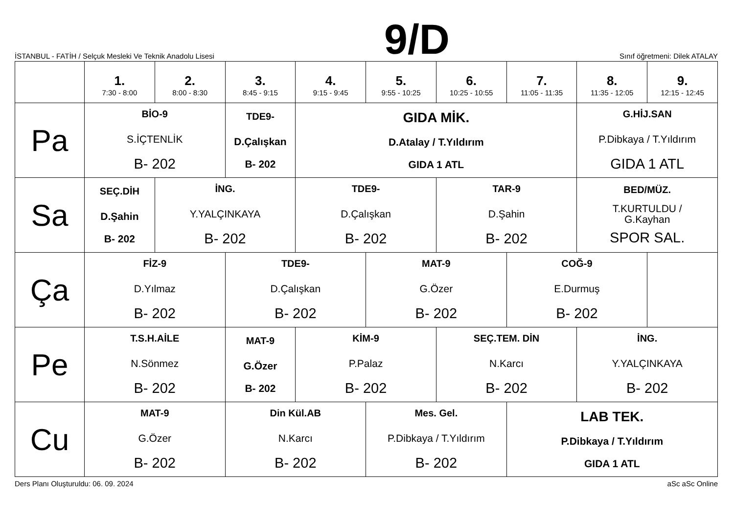İSTANBUL - FATİH / Selçuk Mesleki Ve Teknik Anadolu Lisesi
9/D
Sınıf öğretmeni: Dilek ATALAY
| | 1. 7:30 - 8:00 | 2. 8:00 - 8:30 | 3. 8:45 - 9:15 | 4. 9:15 - 9:45 | 5. 9:55 - 10:25 | 6. 10:25 - 10:55 | 7. 11:05 - 11:35 | 8. 11:35 - 12:05 | 9. 12:15 - 12:45 |
| --- | --- | --- | --- | --- | --- | --- | --- | --- | --- |
| Pa | BİO-9 S.İÇTENLİK B- 202 | | TDE9- D.Çalışkan B- 202 | GIDA MİK. D.Atalay / T.Yıldırım GIDA 1 ATL | | | | G.HİJ.SAN P.Dibkaya / T.Yıldırım GIDA 1 ATL | |
| Sa | SEÇ.DİH D.Şahin B- 202 | İNG. Y.YALÇINKAYA B- 202 | | TDE9- D.Çalışkan B- 202 | | TAR-9 D.Şahin B- 202 | | BED/MÜZ. T.KURTULDU / G.Kayhan SPOR SAL. | |
| Ça | FİZ-9 D.Yılmaz B- 202 | | TDE9- D.Çalışkan B- 202 | | MAT-9 G.Özer B- 202 | | COĞ-9 E.Durmuş B- 202 | | |
| Pe | T.S.H.AİLE N.Sönmez B- 202 | | MAT-9 G.Özer B- 202 | KİM-9 P.Palaz B- 202 | | SEÇ.TEM. DİN N.Karcı B- 202 | | İNG. Y.YALÇINKAYA B- 202 | |
| Cu | MAT-9 G.Özer B- 202 | | Din Kül.AB N.Karcı B- 202 | | Mes. Gel. P.Dibkaya / T.Yıldırım B- 202 | | LAB TEK. P.Dibkaya / T.Yıldırım GIDA 1 ATL | | |
Ders Planı Oluşturuldu: 06. 09. 2024 aSc aSc Online